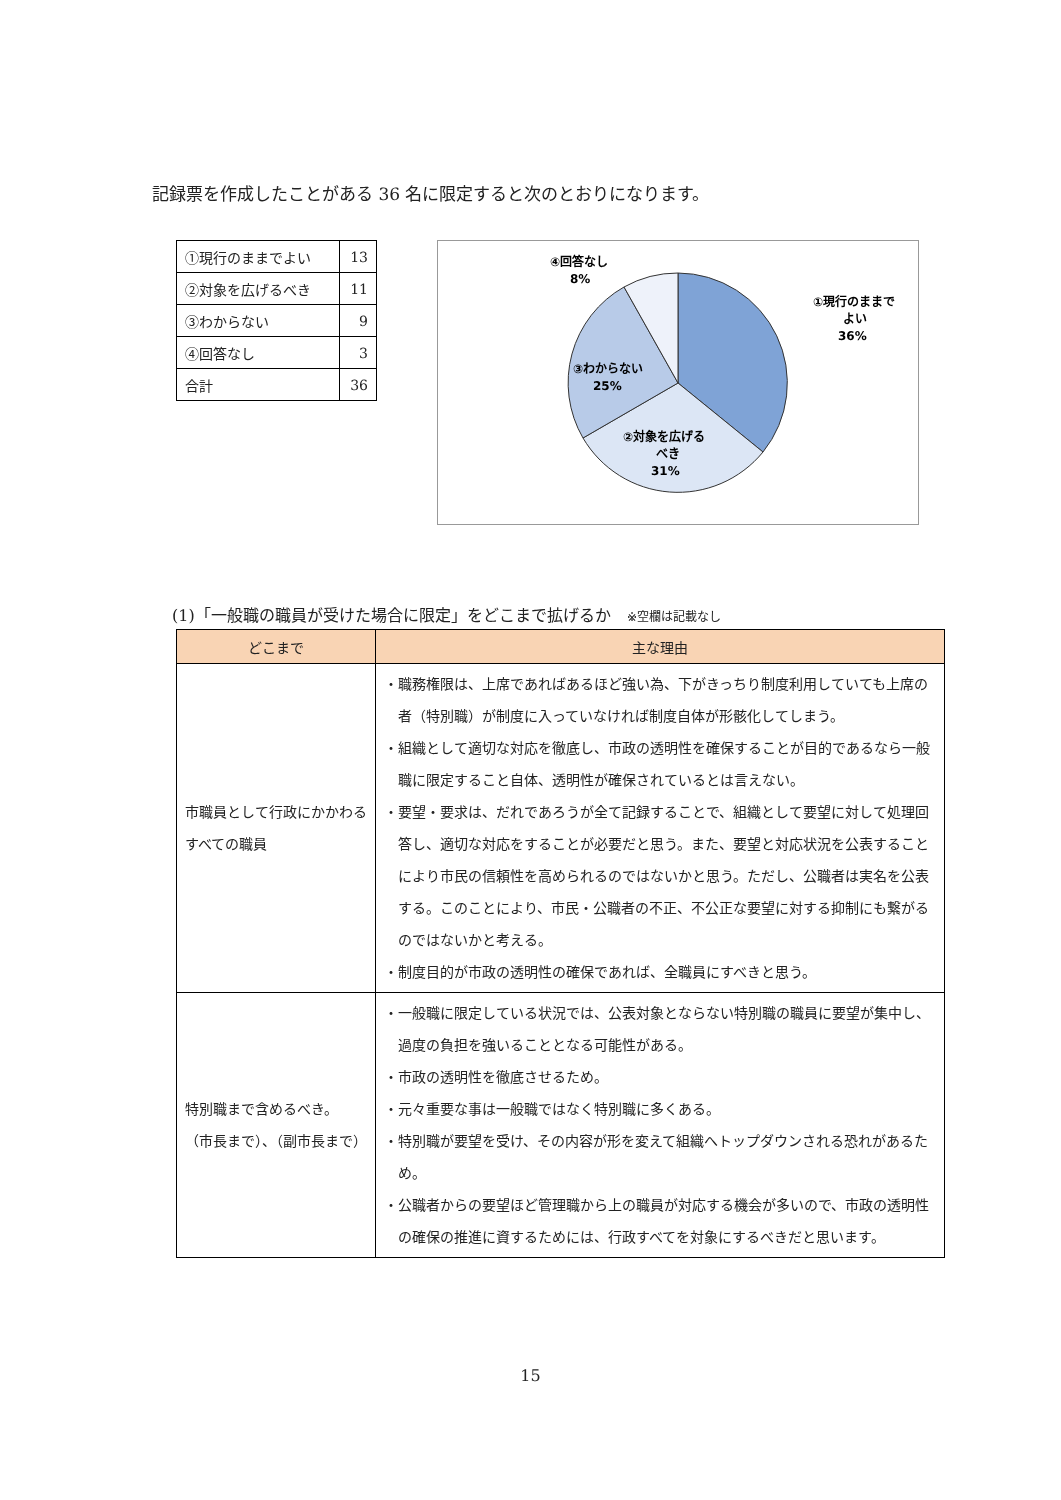記録票を作成したことがある 36 名に限定すると次のとおりになります。
| ①現行のままでよい | 13 |
| ②対象を広げるべき | 11 |
| ③わからない | 9 |
| ④回答なし | 3 |
| 合計 | 36 |
①現行のままで
よい
36%
②対象を広げる
べき
31%
③わからない
25%
④回答なし
8%
(1)「一般職の職員が受けた場合に限定」をどこまで拡げるか　※空欄は記載なし
| どこまで | 主な理由 |
| --- | --- |
| 市職員として行政にかかわるすべての職員 | ・職務権限は、上席であればあるほど強い為、下がきっちり制度利用していても上席の者（特別職）が制度に入っていなければ制度自体が形骸化してしまう。 ・組織として適切な対応を徹底し、市政の透明性を確保することが目的であるなら一般職に限定すること自体、透明性が確保されているとは言えない。 ・要望・要求は、だれであろうが全て記録することで、組織として要望に対して処理回答し、適切な対応をすることが必要だと思う。また、要望と対応状況を公表することにより市民の信頼性を高められるのではないかと思う。ただし、公職者は実名を公表する。このことにより、市民・公職者の不正、不公正な要望に対する抑制にも繋がるのではないかと考える。 ・制度目的が市政の透明性の確保であれば、全職員にすべきと思う。 |
| 特別職まで含めるべき。 （市長まで）、（副市長まで） | ・一般職に限定している状況では、公表対象とならない特別職の職員に要望が集中し、過度の負担を強いることとなる可能性がある。 ・市政の透明性を徹底させるため。 ・元々重要な事は一般職ではなく特別職に多くある。 ・特別職が要望を受け、その内容が形を変えて組織へトップダウンされる恐れがあるため。 ・公職者からの要望ほど管理職から上の職員が対応する機会が多いので、市政の透明性の確保の推進に資するためには、行政すべてを対象にするべきだと思います。 |
15